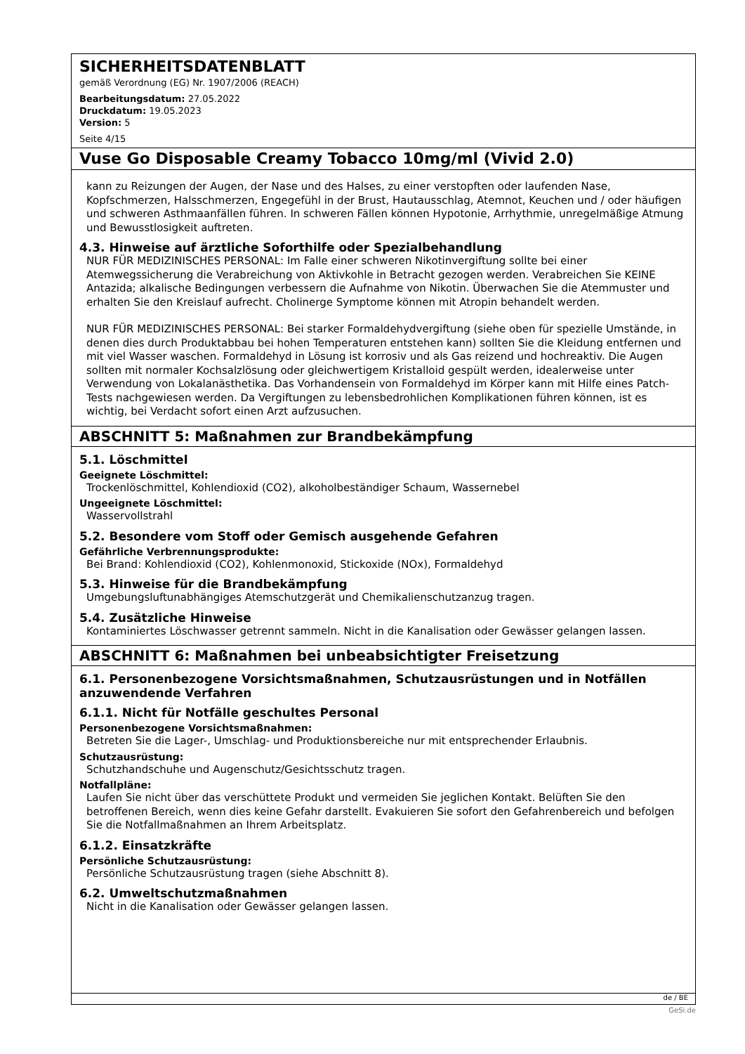SICHERHEITSDATENBLATT
gemäß Verordnung (EG) Nr. 1907/2006 (REACH)
Bearbeitungsdatum: 27.05.2022
Druckdatum: 19.05.2023
Version: 5
Seite 4/15
Vuse Go Disposable Creamy Tobacco 10mg/ml (Vivid 2.0)
kann zu Reizungen der Augen, der Nase und des Halses, zu einer verstopften oder laufenden Nase, Kopfschmerzen, Halsschmerzen, Engegefühl in der Brust, Hautausschlag, Atemnot, Keuchen und / oder häufigen und schweren Asthmaanfällen führen. In schweren Fällen können Hypotonie, Arrhythmie, unregelmäßige Atmung und Bewusstlosigkeit auftreten.
4.3. Hinweise auf ärztliche Soforthilfe oder Spezialbehandlung
NUR FÜR MEDIZINISCHES PERSONAL: Im Falle einer schweren Nikotinvergiftung sollte bei einer Atemwegssicherung die Verabreichung von Aktivkohle in Betracht gezogen werden. Verabreichen Sie KEINE Antazida; alkalische Bedingungen verbessern die Aufnahme von Nikotin. Überwachen Sie die Atemmuster und erhalten Sie den Kreislauf aufrecht. Cholinerge Symptome können mit Atropin behandelt werden.
NUR FÜR MEDIZINISCHES PERSONAL: Bei starker Formaldehydvergiftung (siehe oben für spezielle Umstände, in denen dies durch Produktabbau bei hohen Temperaturen entstehen kann) sollten Sie die Kleidung entfernen und mit viel Wasser waschen. Formaldehyd in Lösung ist korrosiv und als Gas reizend und hochreaktiv. Die Augen sollten mit normaler Kochsalzlösung oder gleichwertigem Kristalloid gespült werden, idealerweise unter Verwendung von Lokalanästhetika. Das Vorhandensein von Formaldehyd im Körper kann mit Hilfe eines Patch-Tests nachgewiesen werden. Da Vergiftungen zu lebensbedrohlichen Komplikationen führen können, ist es wichtig, bei Verdacht sofort einen Arzt aufzusuchen.
ABSCHNITT 5: Maßnahmen zur Brandbekämpfung
5.1. Löschmittel
Geeignete Löschmittel:
Trockenlöschmittel, Kohlendioxid (CO2), alkoholbeständiger Schaum, Wassernebel
Ungeeignete Löschmittel:
Wasservollstrahl
5.2. Besondere vom Stoff oder Gemisch ausgehende Gefahren
Gefährliche Verbrennungsprodukte:
Bei Brand: Kohlendioxid (CO2), Kohlenmonoxid, Stickoxide (NOx), Formaldehyd
5.3. Hinweise für die Brandbekämpfung
Umgebungsluftunabhängiges Atemschutzgerät und Chemikalienschutzanzug tragen.
5.4. Zusätzliche Hinweise
Kontaminiertes Löschwasser getrennt sammeln. Nicht in die Kanalisation oder Gewässer gelangen lassen.
ABSCHNITT 6: Maßnahmen bei unbeabsichtigter Freisetzung
6.1. Personenbezogene Vorsichtsmaßnahmen, Schutzausrüstungen und in Notfällen anzuwendende Verfahren
6.1.1. Nicht für Notfälle geschultes Personal
Personenbezogene Vorsichtsmaßnahmen:
Betreten Sie die Lager-, Umschlag- und Produktionsbereiche nur mit entsprechender Erlaubnis.
Schutzausrüstung:
Schutzhandschuhe und Augenschutz/Gesichtsschutz tragen.
Notfallpläne:
Laufen Sie nicht über das verschüttete Produkt und vermeiden Sie jeglichen Kontakt. Belüften Sie den betroffenen Bereich, wenn dies keine Gefahr darstellt. Evakuieren Sie sofort den Gefahrenbereich und befolgen Sie die Notfallmaßnahmen an Ihrem Arbeitsplatz.
6.1.2. Einsatzkräfte
Persönliche Schutzausrüstung:
Persönliche Schutzausrüstung tragen (siehe Abschnitt 8).
6.2. Umweltschutzmaßnahmen
Nicht in die Kanalisation oder Gewässer gelangen lassen.
de / BE
GeSi.de